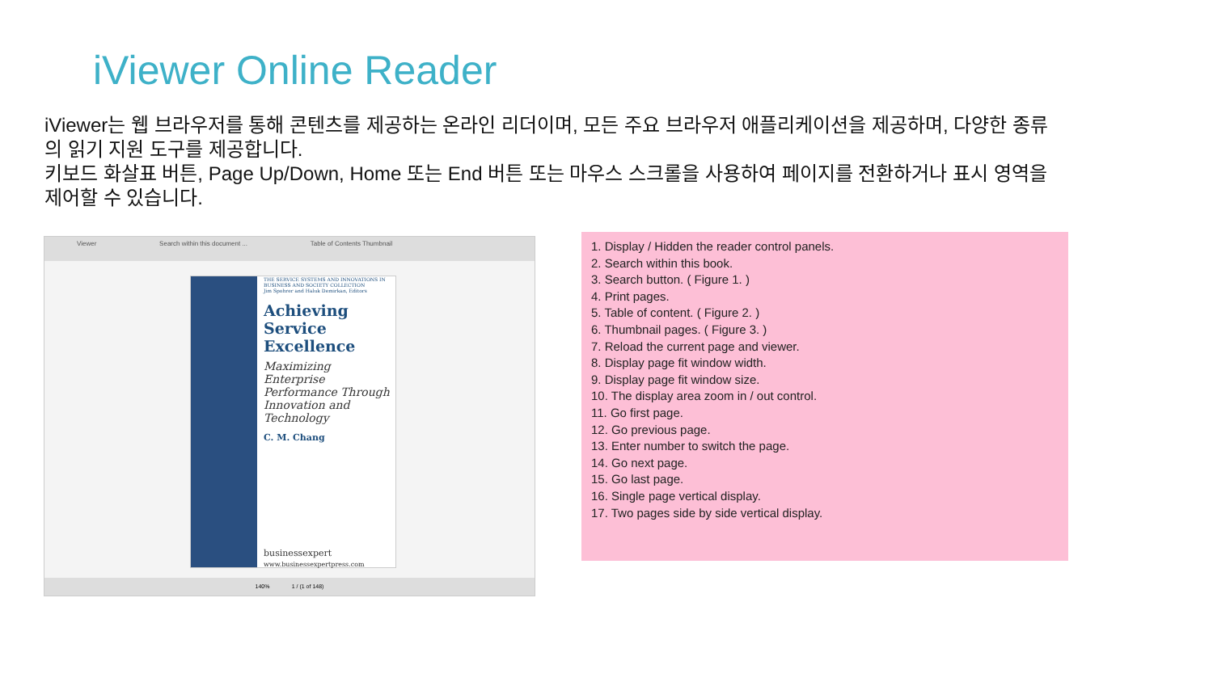iViewer Online Reader
iViewer는 웹 브라우저를 통해 콘텐츠를 제공하는 온라인 리더이며, 모든 주요 브라우저 애플리케이션을 제공하며, 다양한 종류의 읽기 지원 도구를 제공합니다.
키보드 화살표 버튼, Page Up/Down, Home 또는 End 버튼 또는 마우스 스크롤을 사용하여 페이지를 전환하거나 표시 영역을 제어할 수 있습니다.
Viewer Search within this document ... Table of Contents Thumbnail
THE SERVICE SYSTEMS AND INNOVATIONS IN BUSINESS AND SOCIETY COLLECTION
Jim Spohrer and Haluk Demirkan, Editors
Achieving Service Excellence
Maximizing Enterprise Performance Through Innovation and Technology
C. M. Chang
businessexpert
www.businessexpertpress.com
140% 1 / (1 of 148)
1. Display / Hidden the reader control panels.
2. Search within this book.
3. Search button. ( Figure 1. )
4. Print pages.
5. Table of content. ( Figure 2. )
6. Thumbnail pages. ( Figure 3. )
7. Reload the current page and viewer.
8. Display page fit window width.
9. Display page fit window size.
10. The display area zoom in / out control.
11. Go first page.
12. Go previous page.
13. Enter number to switch the page.
14. Go next page.
15. Go last page.
16. Single page vertical display.
17. Two pages side by side vertical display.